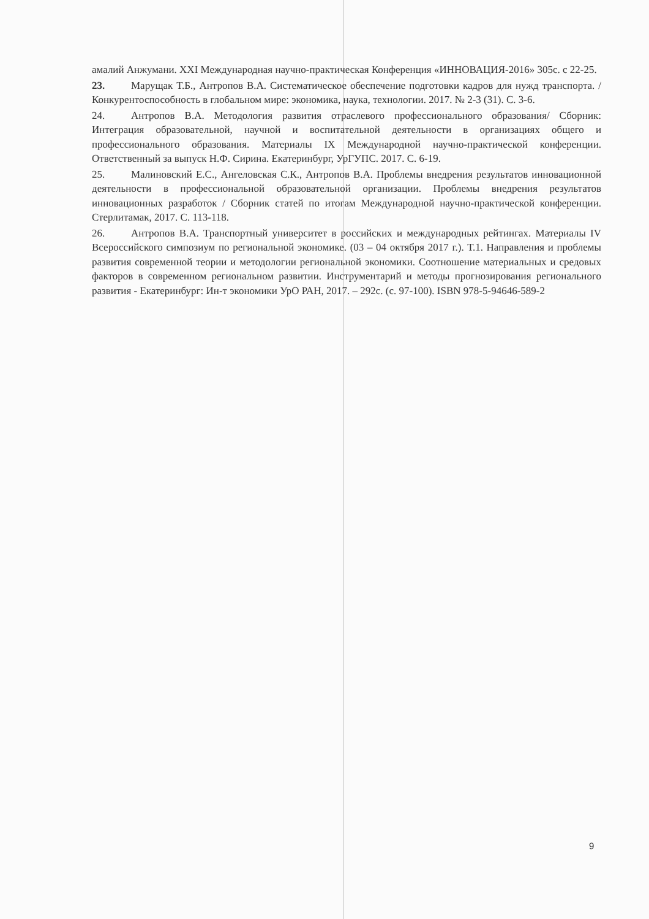амалий Анжумани. XXI Международная научно-практическая Конференция «ИННОВАЦИЯ-2016» 305с. с 22-25.
23. Марущак Т.Б., Антропов В.А. Систематическое обеспечение подготовки кадров для нужд транспорта. /Конкурентоспособность в глобальном мире: экономика, наука, технологии. 2017. № 2-3 (31). С. 3-6.
24. Антропов В.А. Методология развития отраслевого профессионального образования/ Сборник: Интеграция образовательной, научной и воспитательной деятельности в организациях общего и профессионального образования. Материалы IX Международной научно-практической конференции. Ответственный за выпуск Н.Ф. Сирина. Екатеринбург, УрГУПС. 2017. С. 6-19.
25. Малиновский Е.С., Ангеловская С.К., Антропов В.А. Проблемы внедрения результатов инновационной деятельности в профессиональной образовательной организации. Проблемы внедрения результатов инновационных разработок / Сборник статей по итогам Международной научно-практической конференции. Стерлитамак, 2017. С. 113-118.
26. Антропов В.А. Транспортный университет в российских и международных рейтингах. Материалы IV Всероссийского симпозиум по региональной экономике. (03 – 04 октября 2017 г.). Т.1. Направления и проблемы развития современной теории и методологии региональной экономики. Соотношение материальных и средовых факторов в современном региональном развитии. Инструментарий и методы прогнозирования регионального развития - Екатеринбург: Ин-т экономики УрО РАН, 2017. – 292с. (с. 97-100). ISBN 978-5-94646-589-2
9